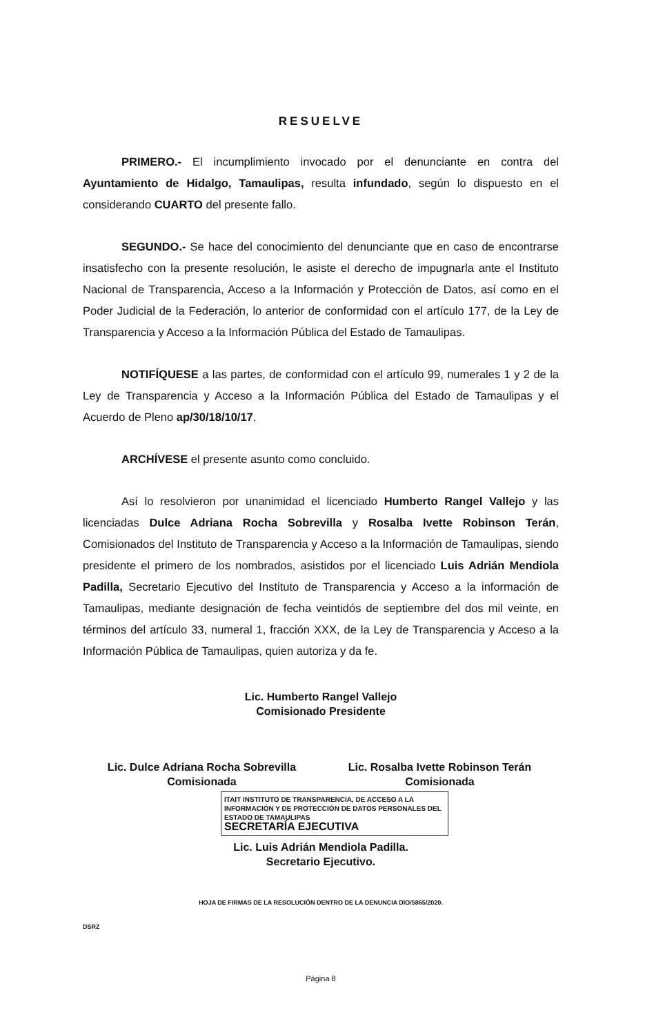RESUELVE
PRIMERO.- El incumplimiento invocado por el denunciante en contra del Ayuntamiento de Hidalgo, Tamaulipas, resulta infundado, según lo dispuesto en el considerando CUARTO del presente fallo.
SEGUNDO.- Se hace del conocimiento del denunciante que en caso de encontrarse insatisfecho con la presente resolución, le asiste el derecho de impugnarla ante el Instituto Nacional de Transparencia, Acceso a la Información y Protección de Datos, así como en el Poder Judicial de la Federación, lo anterior de conformidad con el artículo 177, de la Ley de Transparencia y Acceso a la Información Pública del Estado de Tamaulipas.
NOTIFÍQUESE a las partes, de conformidad con el artículo 99, numerales 1 y 2 de la Ley de Transparencia y Acceso a la Información Pública del Estado de Tamaulipas y el Acuerdo de Pleno ap/30/18/10/17.
ARCHÍVESE el presente asunto como concluido.
Así lo resolvieron por unanimidad el licenciado Humberto Rangel Vallejo y las licenciadas Dulce Adriana Rocha Sobrevilla y Rosalba Ivette Robinson Terán, Comisionados del Instituto de Transparencia y Acceso a la Información de Tamaulipas, siendo presidente el primero de los nombrados, asistidos por el licenciado Luis Adrián Mendiola Padilla, Secretario Ejecutivo del Instituto de Transparencia y Acceso a la información de Tamaulipas, mediante designación de fecha veintidós de septiembre del dos mil veinte, en términos del artículo 33, numeral 1, fracción XXX, de la Ley de Transparencia y Acceso a la Información Pública de Tamaulipas, quien autoriza y da fe.
Lic. Humberto Rangel Vallejo
Comisionado Presidente
Lic. Dulce Adriana Rocha Sobrevilla
Comisionada
Lic. Rosalba Ivette Robinson Terán
Comisionada
ITAIT INSTITUTO DE TRANSPARENCIA, DE ACCESO A LA INFORMACIÓN Y DE PROTECCIÓN DE DATOS PERSONALES DEL ESTADO DE TAMAULIPAS
SECRETARÍA EJECUTIVA
Lic. Luis Adrián Mendiola Padilla.
Secretario Ejecutivo.
HOJA DE FIRMAS DE LA RESOLUCIÓN DENTRO DE LA DENUNCIA DIO/5865/2020.
DSRZ
Página 8